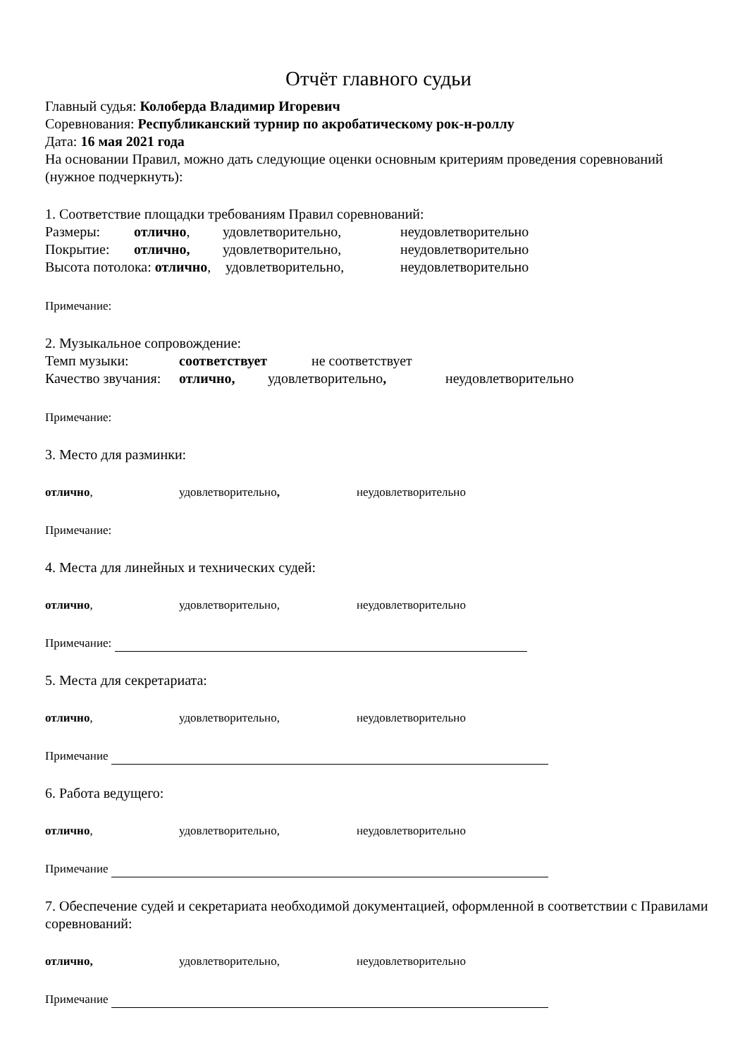Отчёт главного судьи
Главный судья: Колоберда Владимир Игоревич
Соревнования: Республиканский турнир по акробатическому рок-н-роллу
Дата: 16 мая 2021 года
На основании Правил, можно дать следующие оценки основным критериям проведения соревнований (нужное подчеркнуть):
1. Соответствие площадки требованиям Правил соревнований:
Размеры: отлично, удовлетворительно, неудовлетворительно
Покрытие: отлично, удовлетворительно, неудовлетворительно
Высота потолока: отлично, удовлетворительно, неудовлетворительно
Примечание:
2. Музыкальное сопровождение:
Темп музыки: соответствует не соответствует
Качество звучания: отлично, удовлетворительно, неудовлетворительно
Примечание:
3. Место для разминки:
отлично, удовлетворительно, неудовлетворительно
Примечание:
4. Места для линейных и технических судей:
отлично, удовлетворительно, неудовлетворительно
Примечание:
5. Места для секретариата:
отлично, удовлетворительно, неудовлетворительно
Примечание
6. Работа ведущего:
отлично, удовлетворительно, неудовлетворительно
Примечание
7. Обеспечение судей и секретариата необходимой документацией, оформленной в соответствии с Правилами соревнований:
отлично, удовлетворительно, неудовлетворительно
Примечание